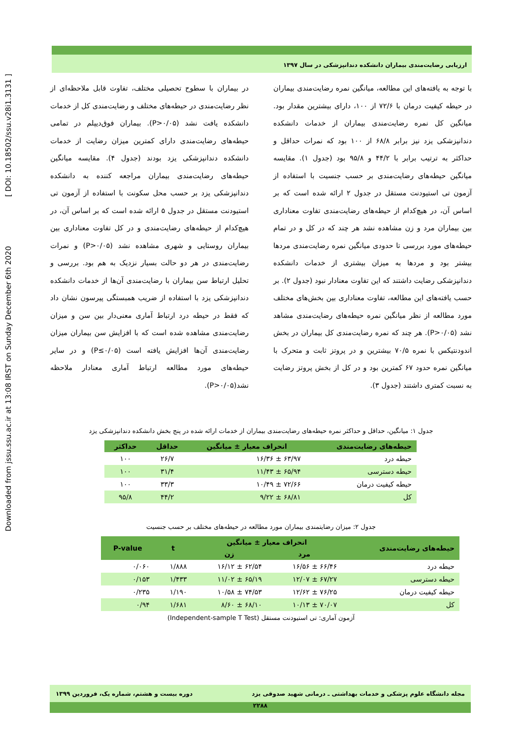Downloaded from jssu.ssu.ac.ir at 13:08 IRST on Sunday December 6th 2020 [ DOI: 10.18502/ssu.v28i1.3131 ]
ارزیابی رضایت‌مندی بیماران دانشکده دندانپزشکی در سال ۱۳۹۷
با توجه به یافته‌های این مطالعه، میانگین نمره رضایت‌مندی بیماران در حیطه کیفیت درمان با ۷۲/۶ از ۱۰۰، دارای بیشترین مقدار بود. میانگین کل نمره رضایت‌مندی بیماران از خدمات دانشکده دندانپزشکی یزد نیز برابر ۶۸/۸ از ۱۰۰ بود که نمرات حداقل و حداکثر به ترتیب برابر با ۴۴/۲ و ۹۵/۸ بود (جدول ۱). مقایسه میانگین حیطه‌های رضایت‌مندی بر حسب جنسیت با استفاده از آزمون تی استیودنت مستقل در جدول ۲ ارائه شده است که بر اساس آن، در هیچ‌کدام از حیطه‌های رضایت‌مندی تفاوت معناداری بین بیماران مرد و زن مشاهده نشد هر چند که در کل و در تمام حیطه‌های مورد بررسی تا حدودی میانگین نمره رضایت‌مندی مردها بیشتر بود و مردها به میزان بیشتری از خدمات دانشکده دندانپزشکی رضایت داشتند که این تفاوت معنادار نبود (جدول ۲). بر حسب یافته‌های این مطالعه، تفاوت معناداری بین بخش‌های مختلف مورد مطالعه از نظر میانگین نمره حیطه‌های رضایت‌مندی مشاهد نشد (P>۰/۰۵). هر چند که نمره رضایت‌مندی کل بیماران در بخش اندودنتیکس با نمره ۷۰/۵ بیشترین و در پروتز ثابت و متحرک با میانگین نمره حدود ۶۷ کمترین بود و در کل از بخش پروتز رضایت به نسبت کمتری داشتند (جدول ۳).
در بیماران با سطوح تحصیلی مختلف، تفاوت قابل ملاحظه‌ای از نظر رضایت‌مندی در حیطه‌های مختلف و رضایت‌مندی کل از خدمات دانشکده یافت نشد (P>۰/۰۵). بیماران فوق‌دیپلم در تمامی حیطه‌های رضایت‌مندی دارای کمترین میزان رضایت از خدمات دانشکده دندانپزشکی یزد بودند (جدول ۴). مقایسه میانگین حیطه‌های رضایت‌مندی بیماران مراجعه کننده به دانشکده دندانپزشکی یزد بر حسب محل سکونت با استفاده از آزمون تی استیودنت مستقل در جدول ۵ ارائه شده است که بر اساس آن، در هیچ‌کدام از حیطه‌های رضایت‌مندی و در کل تفاوت معناداری بین بیماران روستایی و شهری مشاهده نشد (P>۰/۰۵) و نمرات رضایت‌مندی در هر دو حالت بسیار نزدیک به هم بود. بررسی و تحلیل ارتباط سن بیماران با رضایت‌مندی آن‌ها از خدمات دانشکده دندانپزشکی یزد با استفاده از ضریب همبستگی پیرسون نشان داد که فقط در حیطه درد ارتباط آماری معنی‌دار بین سن و میزان رضایت‌مندی مشاهده شده است که با افزایش سن بیماران میزان رضایت‌مندی آن‌ها افزایش یافته است (P≤۰/۰۵) و در سایر حیطه‌های مورد مطالعه ارتباط آماری معنادار ملاحظه نشد(P>۰/۰۵).
جدول ۱: میانگین، حداقل و حداکثر نمره حیطه‌های رضایت‌مندی بیماران از خدمات ارائه شده در پنج بخش دانشکده دندانپزشکی یزد
| حیطه‌های رضایت‌مندی | انحراف معیار ± میانگین | حداقل | حداکثر |
| --- | --- | --- | --- |
| حیطه درد | ۶۳/۹۷ ± ۱۶/۳۶ | ۲۶/۷ | ۱۰۰ |
| حیطه دسترسی | ۶۵/۹۴ ± ۱۱/۴۳ | ۳۱/۴ | ۱۰۰ |
| حیطه کیفیت درمان | ۷۲/۶۶ ± ۱۰/۴۹ | ۳۳/۳ | ۱۰۰ |
| کل | ۶۸/۸۱ ± ۹/۲۲ | ۴۴/۲ | ۹۵/۸ |
جدول ۲: میزان رضایتمندی بیماران مورد مطالعه در حیطه‌های مختلف بر حسب جنسیت
| حیطه‌های رضایت‌مندی | انحراف معیار ± میانگین | | t | P-value |
| --- | --- | --- | --- | --- |
| | مرد | زن | | |
| حیطه درد | ۶۶/۴۶ ± ۱۶/۵۶ | ۶۲/۵۴ ± ۱۶/۱۲ | ۱/۸۸۸ | ۰/۰۶۰ |
| حیطه دسترسی | ۶۷/۲۷ ± ۱۲/۰۷ | ۶۵/۱۹ ± ۱۱/۰۲ | ۱/۴۳۳ | ۰/۱۵۳ |
| حیطه کیفیت درمان | ۷۶/۲۵ ± ۱۲/۶۲ | ۷۴/۵۳ ± ۱۰/۵۸ | ۱/۱۹۰ | ۰/۲۳۵ |
| کل | ۷۰/۰۷ ± ۱۰/۱۳ | ۶۸/۱۰ ± ۸/۶۰ | ۱/۶۸۱ | ۰/۹۴ |
آزمون آماری: تی استیودنت مستقل (Independent-sample T Test)
مجله دانشگاه علوم پزشکی و خدمات بهداشتی ـ درمانی شهید صدوقی یزد دوره بیست و هشتم، شماره یک، فروردین ۱۳۹۹
۲۲۸۸